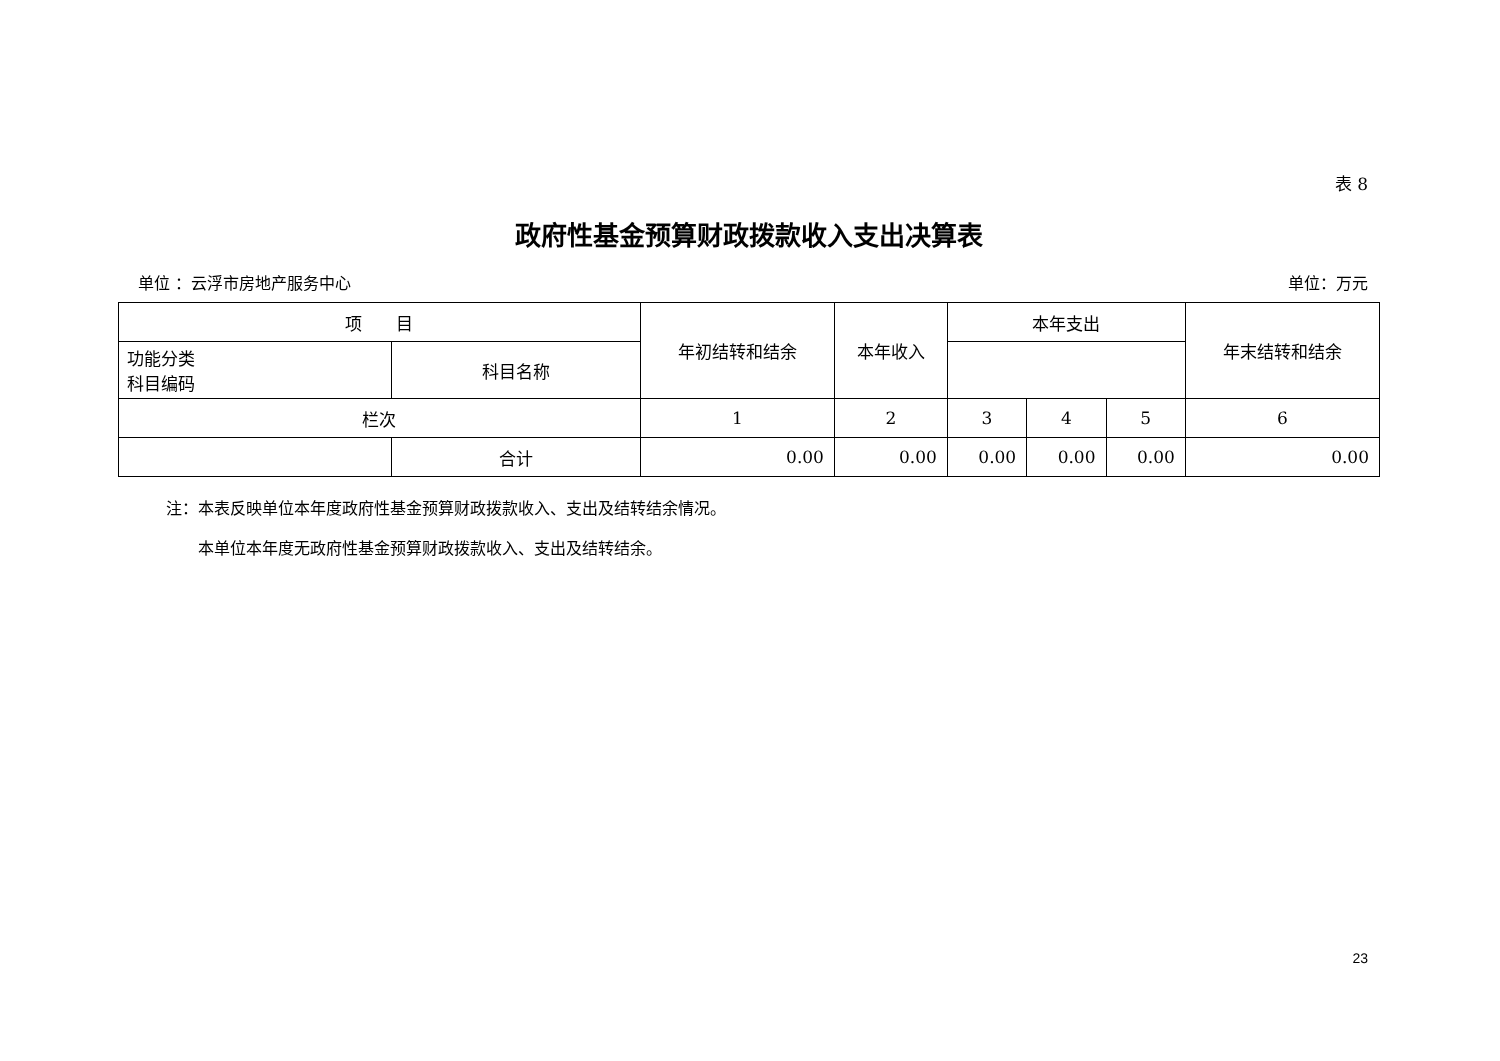表 8
政府性基金预算财政拨款收入支出决算表
单位 ：云浮市房地产服务中心 单位：万元
| 项 目 | | 年初结转和结余 | 本年收入 | 本年支出 | | | 年末结转和结余 |
| --- | --- | --- | --- | --- | --- | --- | --- |
| 功能分类 科目编码 | 科目名称 | | | | | | |
| 栏次 | | 1 | 2 | 3 | 4 | 5 | 6 |
| | 合计 | 0.00 | 0.00 | 0.00 | 0.00 | 0.00 | 0.00 |
注：本表反映单位本年度政府性基金预算财政拨款收入、支出及结转结余情况。
　　本单位本年度无政府性基金预算财政拨款收入、支出及结转结余。
23